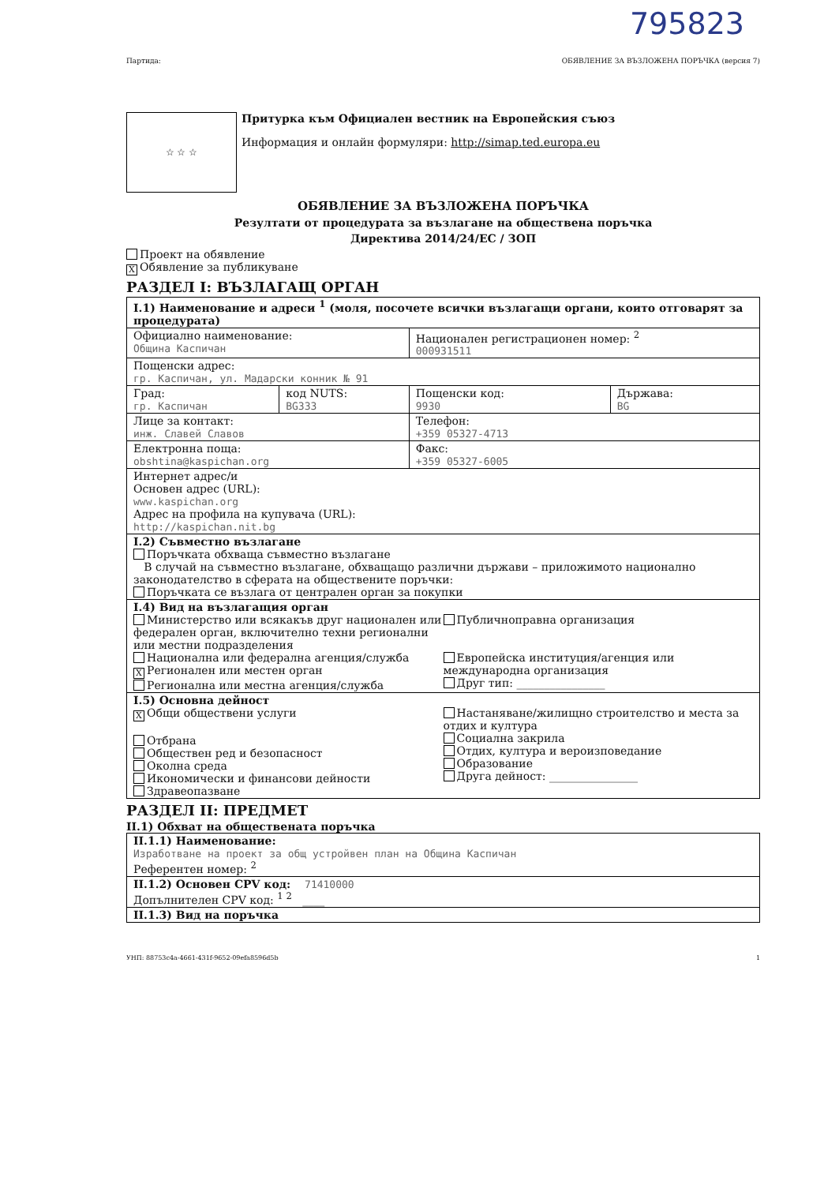795823
Партида: ОБЯВЛЕНИЕ ЗА ВЪЗЛОЖЕНА ПОРЪЧКА (версия 7)
☆ ☆ ☆
Притурка към Официален вестник на Европейския съюз
Информация и онлайн формуляри: http://simap.ted.europa.eu
ОБЯВЛЕНИЕ ЗА ВЪЗЛОЖЕНА ПОРЪЧКА
Резултати от процедурата за възлагане на обществена поръчка
Директива 2014/24/ЕС / ЗОП
Проект на обявление
X Обявление за публикуване
РАЗДЕЛ I: ВЪЗЛАГАЩ ОРГАН
| I.1) Наименование и адреси <sup>1</sup> (моля, посочете всички възлагащи органи, които отговарят за процедурата) | | | |
| Официално наименование: Община Каспичан | | Национален регистрационен номер: <sup>2</sup> 000931511 | |
| Пощенски адрес: гр. Каспичан, ул. Мадарски конник № 91 | | | |
| Град: гр. Каспичан | код NUTS: BG333 | Пощенски код: 9930 | Държава: BG |
| Лице за контакт: инж. Славей Славов | | Телефон: +359 05327-4713 | |
| Електронна поща: obshtina@kaspichan.org | | Факс: +359 05327-6005 | |
| Интернет адрес/и Основен адрес (URL): www.kaspichan.org Адрес на профила на купувача (URL): http://kaspichan.nit.bg | | | |
| I.2) Съвместно възлагане Поръчката обхваща съвместно възлагане В случай на съвместно възлагане, обхващащо различни държави – приложимото национално законодателство в сферата на обществените поръчки: Поръчката се възлага от централен орган за покупки | | | |
| I.4) Вид на възлагащия орган Министерство или всякакъв друг национален или федерален орган, включително техни регионални или местни подразделения Национална или федерална агенция/служба X Регионален или местен орган Регионална или местна агенция/служба Публичноправна организация Европейска институция/агенция или международна организация Друг тип: ________________ | | | |
| I.5) Основна дейност X Общи обществени услуги Отбрана Обществен ред и безопасност Околна среда Икономически и финансови дейности Здравеопазване Настаняване/жилищно строителство и места за отдих и култура Социална закрила Отдих, култура и вероизповедание Образование Друга дейност: ________________ | | | |
РАЗДЕЛ II: ПРЕДМЕТ
II.1) Обхват на обществената поръчка
| II.1.1) Наименование: Изработване на проект за общ устройвен план на Община Каспичан Референтен номер: <sup>2</sup> |
| II.1.2) Основен CPV код: 71410000 Допълнителен CPV код: <sup>1 2</sup> ____ |
| II.1.3) Вид на поръчка |
УНП: 88753c4a-4661-431f-9652-09efa8596d5b 1